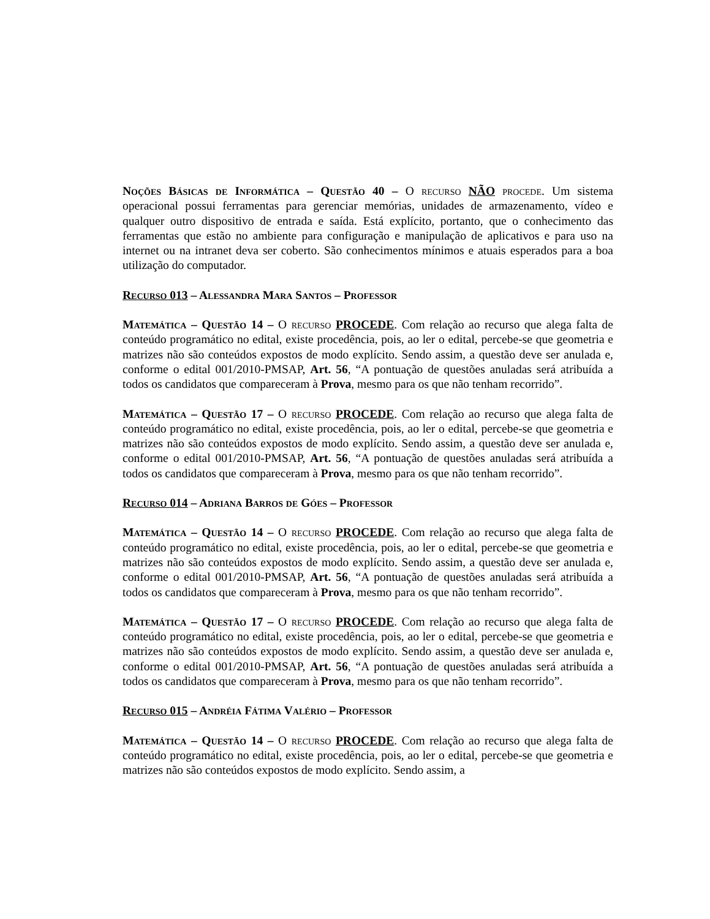Noções Básicas de Informática – Questão 40 – O recurso NÃO procede. Um sistema operacional possui ferramentas para gerenciar memórias, unidades de armazenamento, vídeo e qualquer outro dispositivo de entrada e saída. Está explícito, portanto, que o conhecimento das ferramentas que estão no ambiente para configuração e manipulação de aplicativos e para uso na internet ou na intranet deva ser coberto. São conhecimentos mínimos e atuais esperados para a boa utilização do computador.
Recurso 013 – Alessandra Mara Santos – Professor
Matemática – Questão 14 – O recurso PROCEDE. Com relação ao recurso que alega falta de conteúdo programático no edital, existe procedência, pois, ao ler o edital, percebe-se que geometria e matrizes não são conteúdos expostos de modo explícito. Sendo assim, a questão deve ser anulada e, conforme o edital 001/2010-PMSAP, Art. 56, “A pontuação de questões anuladas será atribuída a todos os candidatos que compareceram à Prova, mesmo para os que não tenham recorrido”.
Matemática – Questão 17 – O recurso PROCEDE. Com relação ao recurso que alega falta de conteúdo programático no edital, existe procedência, pois, ao ler o edital, percebe-se que geometria e matrizes não são conteúdos expostos de modo explícito. Sendo assim, a questão deve ser anulada e, conforme o edital 001/2010-PMSAP, Art. 56, “A pontuação de questões anuladas será atribuída a todos os candidatos que compareceram à Prova, mesmo para os que não tenham recorrido”.
Recurso 014 – Adriana Barros de Góes – Professor
Matemática – Questão 14 – O recurso PROCEDE. Com relação ao recurso que alega falta de conteúdo programático no edital, existe procedência, pois, ao ler o edital, percebe-se que geometria e matrizes não são conteúdos expostos de modo explícito. Sendo assim, a questão deve ser anulada e, conforme o edital 001/2010-PMSAP, Art. 56, “A pontuação de questões anuladas será atribuída a todos os candidatos que compareceram à Prova, mesmo para os que não tenham recorrido”.
Matemática – Questão 17 – O recurso PROCEDE. Com relação ao recurso que alega falta de conteúdo programático no edital, existe procedência, pois, ao ler o edital, percebe-se que geometria e matrizes não são conteúdos expostos de modo explícito. Sendo assim, a questão deve ser anulada e, conforme o edital 001/2010-PMSAP, Art. 56, “A pontuação de questões anuladas será atribuída a todos os candidatos que compareceram à Prova, mesmo para os que não tenham recorrido”.
Recurso 015 – Andréia Fátima Valério – Professor
Matemática – Questão 14 – O recurso PROCEDE. Com relação ao recurso que alega falta de conteúdo programático no edital, existe procedência, pois, ao ler o edital, percebe-se que geometria e matrizes não são conteúdos expostos de modo explícito. Sendo assim, a